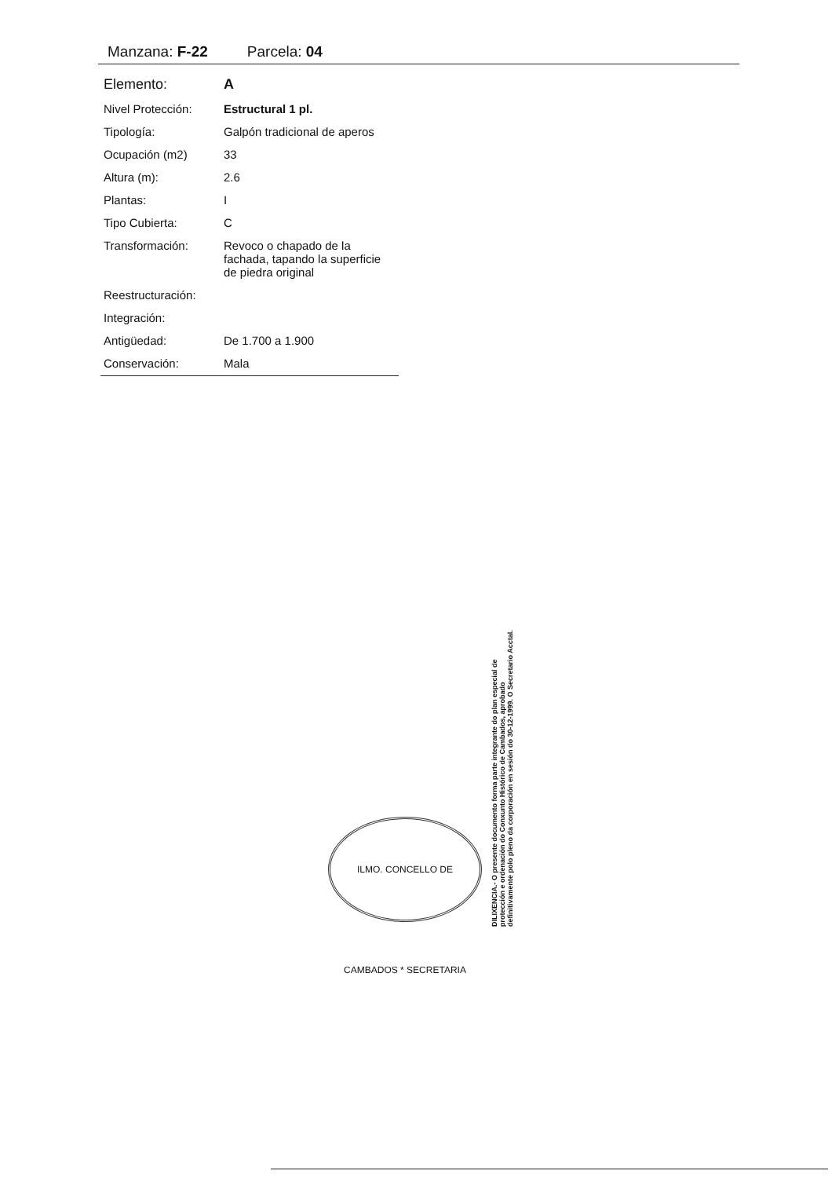Manzana: F-22 Parcela: 04
| Elemento: | A |
| Nivel Protección: | Estructural 1 pl. |
| Tipología: | Galpón tradicional de aperos |
| Ocupación (m2) | 33 |
| Altura (m): | 2.6 |
| Plantas: | I |
| Tipo Cubierta: | C |
| Transformación: | Revoco o chapado de la fachada, tapando la superficie de piedra original |
| Reestructuración: | |
| Integración: | |
| Antigüedad: | De 1.700 a 1.900 |
| Conservación: | Mala |
ILMO. CONCELLO DE CAMBADOS * SECRETARIA
DILIXENCIA.- O presente documento forma parte integrante do plan especial de protección e ordenación do Conxunto Histórico de Cambados, aprobado definitivamente polo pleno da corporación en sesión do 30-12-1999. O Secretario Acctal.